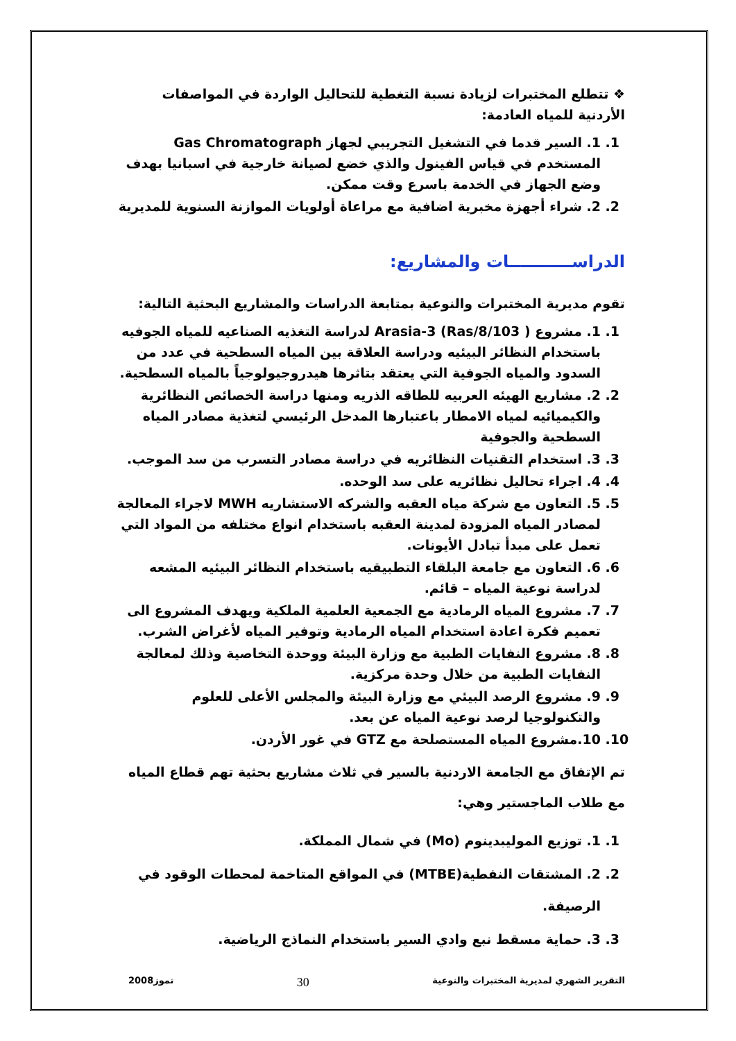❖ تتطلع المختبرات لزيادة نسبة التغطية للتحاليل الواردة في المواصفات الأردنية للمياه العادمة:
1. 1. السير قدما في التشغيل التجريبي لجهاز Gas Chromatograph المستخدم في قياس الفينول والذي خضع لصيانة خارجية في اسبانيا بهدف وضع الجهاز في الخدمة باسرع وقت ممكن.
2. 2. شراء أجهزة مخبرية اضافية مع مراعاة أولويات الموازنة السنوية للمديرية
الدراســـــــــــات والمشاريع:
تقوم مديرية المختبرات والنوعية بمتابعة الدراسات والمشاريع البحثية التالية:
1. 1. مشروع ( Ras/8/103) Arasia-3 لدراسة التغذيه الصناعيه للمياه الجوفيه باستخدام النظائر البيئيه ودراسة العلاقة بين المياه السطحية في عدد من السدود والمياه الجوفية التي يعتقد بتاثرها هيدروجيولوجياً بالمياه السطحية.
2. 2. مشاريع الهيئه العربيه للطاقه الذريه ومنها دراسة الخصائص النظائرية والكيميائيه لمياه الامطار باعتبارها المدخل الرئيسي لتغذية مصادر المياه السطحية والجوفية
3. 3. استخدام التقنيات النظائريه في دراسة مصادر التسرب من سد الموجب.
4. 4. اجراء تحاليل نظائريه على سد الوحده.
5. 5. التعاون مع شركة مياه العقبه والشركه الاستشاريه MWH لاجراء المعالجة لمصادر المياه المزودة لمدينة العقبه باستخدام انواع مختلفه من المواد التي تعمل على مبدأ تبادل الأيونات.
6. 6. التعاون مع جامعة البلقاء التطبيقيه باستخدام النظائر البيئيه المشعه لدراسة نوعية المياه – قائم.
7. 7. مشروع المياه الرمادية مع الجمعية العلمية الملكية ويهدف المشروع الى تعميم فكرة اعادة استخدام المياه الرمادية وتوفير المياه لأغراض الشرب.
8. 8. مشروع النفايات الطبية مع وزارة البيئة ووحدة التخاصية وذلك لمعالجة النفايات الطبية من خلال وحدة مركزية.
9. 9. مشروع الرصد البيئي مع وزارة البيئة والمجلس الأعلى للعلوم والتكنولوجيا لرصد نوعية المياه عن بعد.
10. 10.مشروع المياه المستصلحة مع GTZ في غور الأردن.
تم الإتفاق مع الجامعة الاردنية بالسير في ثلاث مشاريع بحثية تهم قطاع المياه مع طلاب الماجستير وهي:
1. 1. توزيع الموليبدينوم (Mo) في شمال المملكة.
2. 2. المشتقات النفطية(MTBE) في المواقع المتاخمة لمحطات الوقود في الرصيفة.
3. 3. حماية مسقط نبع وادي السير باستخدام النماذج الرياضية.
التقرير الشهري لمديرية المختبرات والنوعية 30 تموز2008